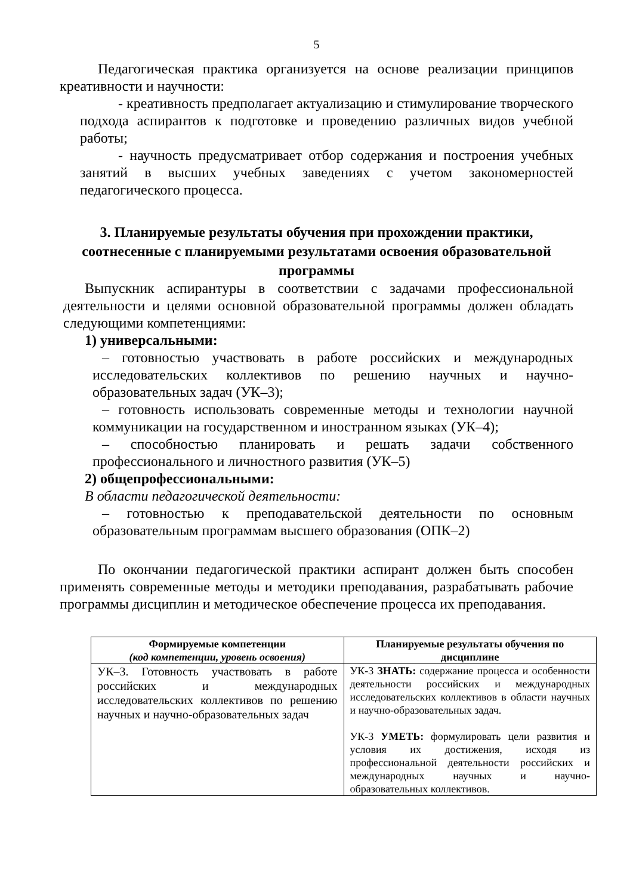5
Педагогическая практика организуется на основе реализации принципов креативности и научности:
- креативность предполагает актуализацию и стимулирование творческого подхода аспирантов к подготовке и проведению различных видов учебной работы;
- научность предусматривает отбор содержания и построения учебных занятий в высших учебных заведениях с учетом закономерностей педагогического процесса.
3. Планируемые результаты обучения при прохождении практики, соотнесенные с планируемыми результатами освоения образовательной программы
Выпускник аспирантуры в соответствии с задачами профессиональной деятельности и целями основной образовательной программы должен обладать следующими компетенциями:
1) универсальными:
– готовностью участвовать в работе российских и международных исследовательских коллективов по решению научных и научно-образовательных задач (УК–3);
– готовность использовать современные методы и технологии научной коммуникации на государственном и иностранном языках (УК–4);
– способностью планировать и решать задачи собственного профессионального и личностного развития (УК–5)
2) общепрофессиональными:
В области педагогической деятельности:
– готовностью к преподавательской деятельности по основным образовательным программам высшего образования (ОПК–2)
По окончании педагогической практики аспирант должен быть способен применять современные методы и методики преподавания, разрабатывать рабочие программы дисциплин и методическое обеспечение процесса их преподавания.
| Формируемые компетенции (код компетенции, уровень освоения) | Планируемые результаты обучения по дисциплине |
| --- | --- |
| УК–3. Готовность участвовать в работе российских и международных исследовательских коллективов по решению научных и научно-образовательных задач | УК-3 ЗНАТЬ: содержание процесса и особенности деятельности российских и международных исследовательских коллективов в области научных и научно-образовательных задач. УК-3 УМЕТЬ: формулировать цели развития и условия их достижения, исходя из профессиональной деятельности российских и международных научных и научно-образовательных коллективов. |